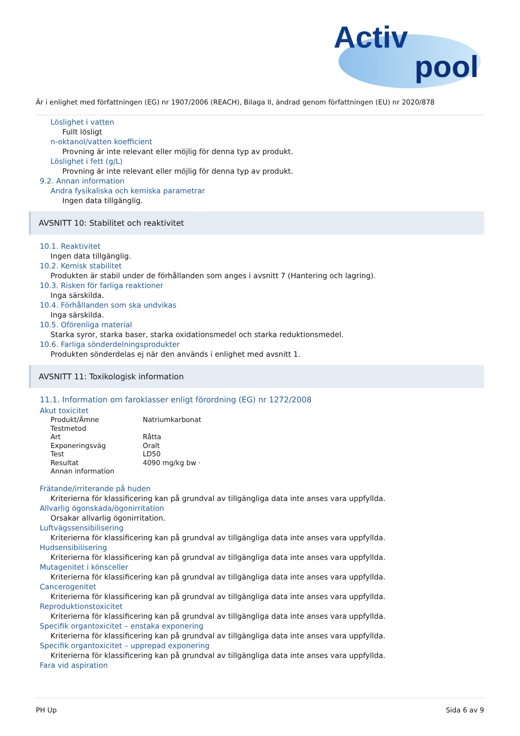Activ
pool
Är i enlighet med författningen (EG) nr 1907/2006 (REACH), Bilaga II, ändrad genom författningen (EU) nr 2020/878
Löslighet i vatten
Fullt lösligt
n-oktanol/vatten koefficient
Provning är inte relevant eller möjlig för denna typ av produkt.
Löslighet i fett (g/L)
Provning är inte relevant eller möjlig för denna typ av produkt.
9.2. Annan information
Andra fysikaliska och kemiska parametrar
Ingen data tillgänglig.
AVSNITT 10: Stabilitet och reaktivitet
10.1. Reaktivitet
Ingen data tillgänglig.
10.2. Kemisk stabilitet
Produkten är stabil under de förhållanden som anges i avsnitt 7 (Hantering och lagring).
10.3. Risken för farliga reaktioner
Inga särskilda.
10.4. Förhållanden som ska undvikas
Inga särskilda.
10.5. Oförenliga material
Starka syror, starka baser, starka oxidationsmedel och starka reduktionsmedel.
10.6. Farliga sönderdelningsprodukter
Produkten sönderdelas ej när den används i enlighet med avsnitt 1.
AVSNITT 11: Toxikologisk information
11.1. Information om faroklasser enligt förordning (EG) nr 1272/2008
Akut toxicitet
| Produkt/Ämne | Natriumkarbonat |
| Testmetod | |
| Art | Råtta |
| Exponeringsväg | Oralt |
| Test | LD50 |
| Resultat | 4090 mg/kg bw · |
| Annan information | |
Frätande/irriterande på huden
Kriterierna för klassificering kan på grundval av tillgängliga data inte anses vara uppfyllda.
Allvarlig ögonskada/ögonirritation
Orsakar allvarlig ögonirritation.
Luftvägssensibilisering
Kriterierna för klassificering kan på grundval av tillgängliga data inte anses vara uppfyllda.
Hudsensibilisering
Kriterierna för klassificering kan på grundval av tillgängliga data inte anses vara uppfyllda.
Mutagenitet i könsceller
Kriterierna för klassificering kan på grundval av tillgängliga data inte anses vara uppfyllda.
Cancerogenitet
Kriterierna för klassificering kan på grundval av tillgängliga data inte anses vara uppfyllda.
Reproduktionstoxicitet
Kriterierna för klassificering kan på grundval av tillgängliga data inte anses vara uppfyllda.
Specifik organtoxicitet – enstaka exponering
Kriterierna för klassificering kan på grundval av tillgängliga data inte anses vara uppfyllda.
Specifik organtoxicitet – upprepad exponering
Kriterierna för klassificering kan på grundval av tillgängliga data inte anses vara uppfyllda.
Fara vid aspiration
PH Up Sida 6 av 9